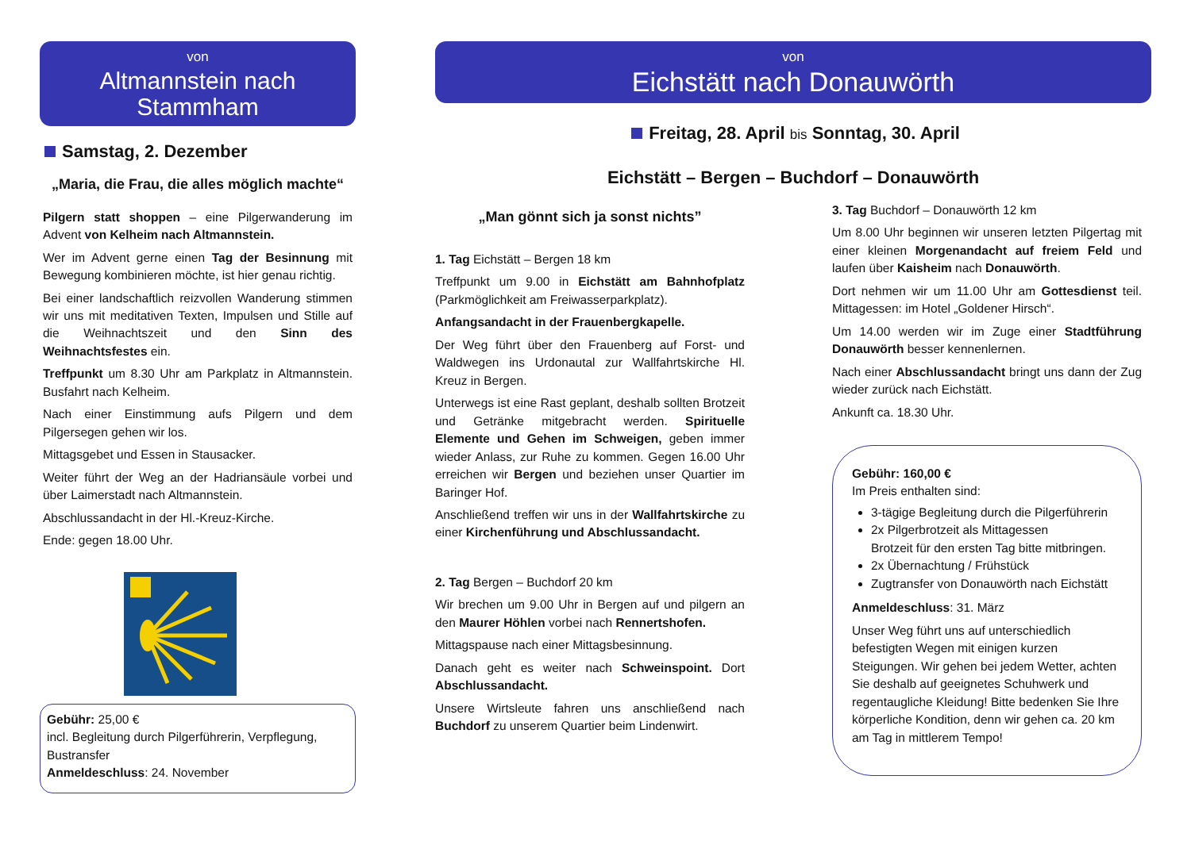von
Altmannstein nach Stammham
Samstag, 2. Dezember
„Maria, die Frau, die alles möglich machte“
Pilgern statt shoppen – eine Pilgerwanderung im Advent von Kelheim nach Altmannstein.
Wer im Advent gerne einen Tag der Besinnung mit Bewegung kombinieren möchte, ist hier genau richtig.
Bei einer landschaftlich reizvollen Wanderung stimmen wir uns mit meditativen Texten, Impulsen und Stille auf die Weihnachtszeit und den Sinn des Weihnachtsfestes ein.
Treffpunkt um 8.30 Uhr am Parkplatz in Altmannstein. Busfahrt nach Kelheim.
Nach einer Einstimmung aufs Pilgern und dem Pilgersegen gehen wir los.
Mittagsgebet und Essen in Stausacker.
Weiter führt der Weg an der Hadriansäule vorbei und über Laimerstadt nach Altmannstein.
Abschlussandacht in der Hl.-Kreuz-Kirche.
Ende: gegen 18.00 Uhr.
Gebühr: 25,00 €
incl. Begleitung durch Pilgerführerin, Verpflegung, Bustransfer
Anmeldeschluss: 24. November
von
Eichstätt nach Donauwörth
Freitag, 28. April bis Sonntag, 30. April
Eichstätt – Bergen – Buchdorf – Donauwörth
„Man gönnt sich ja sonst nichts”
1. Tag Eichstätt – Bergen 18 km
Treffpunkt um 9.00 in Eichstätt am Bahnhofplatz (Parkmöglichkeit am Freiwasserparkplatz).
Anfangsandacht in der Frauenbergkapelle.
Der Weg führt über den Frauenberg auf Forst- und Waldwegen ins Urdonautal zur Wallfahrtskirche Hl. Kreuz in Bergen.
Unterwegs ist eine Rast geplant, deshalb sollten Brotzeit und Getränke mitgebracht werden. Spirituelle Elemente und Gehen im Schweigen, geben immer wieder Anlass, zur Ruhe zu kommen. Gegen 16.00 Uhr erreichen wir Bergen und beziehen unser Quartier im Baringer Hof.
Anschließend treffen wir uns in der Wallfahrtskirche zu einer Kirchenführung und Abschlussandacht.
2. Tag Bergen – Buchdorf 20 km
Wir brechen um 9.00 Uhr in Bergen auf und pilgern an den Maurer Höhlen vorbei nach Rennertshofen.
Mittagspause nach einer Mittagsbesinnung.
Danach geht es weiter nach Schweinspoint. Dort Abschlussandacht.
Unsere Wirtsleute fahren uns anschließend nach Buchdorf zu unserem Quartier beim Lindenwirt.
3. Tag Buchdorf – Donauwörth 12 km
Um 8.00 Uhr beginnen wir unseren letzten Pilgertag mit einer kleinen Morgenandacht auf freiem Feld und laufen über Kaisheim nach Donauwörth.
Dort nehmen wir um 11.00 Uhr am Gottesdienst teil. Mittagessen: im Hotel „Goldener Hirsch“.
Um 14.00 werden wir im Zuge einer Stadtführung Donauwörth besser kennenlernen.
Nach einer Abschlussandacht bringt uns dann der Zug wieder zurück nach Eichstätt.
Ankunft ca. 18.30 Uhr.
Gebühr: 160,00 €
Im Preis enthalten sind:
3-tägige Begleitung durch die Pilgerführerin
2x Pilgerbrotzeit als Mittagessen
Brotzeit für den ersten Tag bitte mitbringen.
2x Übernachtung / Frühstück
Zugtransfer von Donauwörth nach Eichstätt
Anmeldeschluss: 31. März
Unser Weg führt uns auf unterschiedlich befestigten Wegen mit einigen kurzen Steigungen. Wir gehen bei jedem Wetter, achten Sie deshalb auf geeignetes Schuhwerk und regentaugliche Kleidung! Bitte bedenken Sie Ihre körperliche Kondition, denn wir gehen ca. 20 km am Tag in mittlerem Tempo!